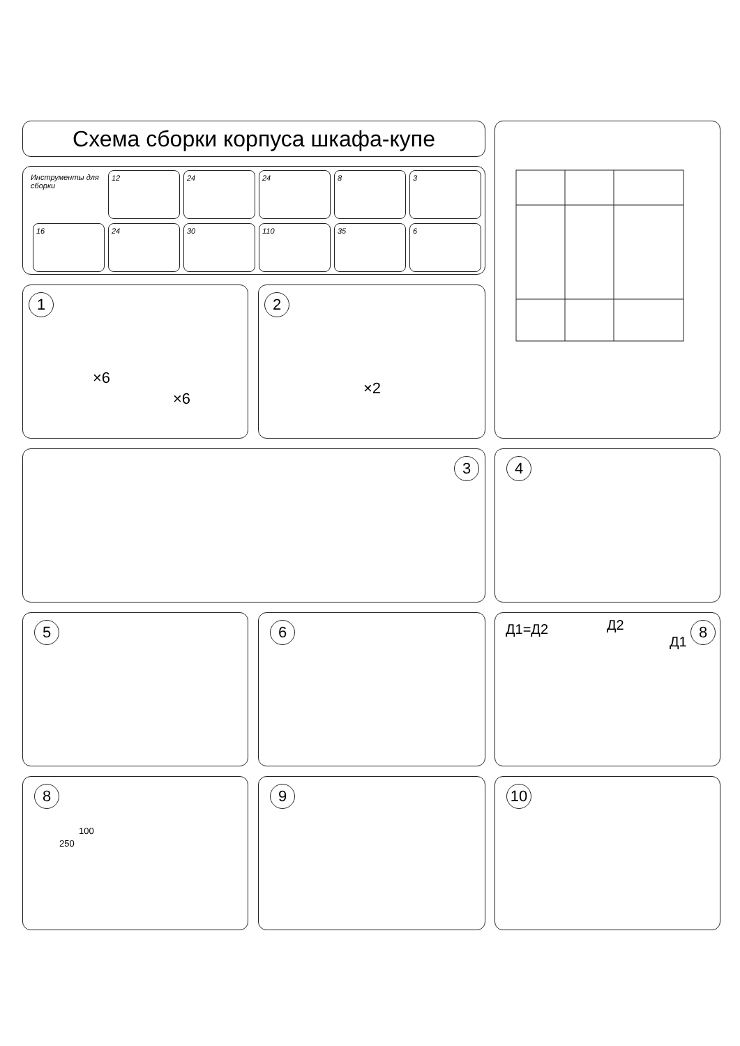Схема сборки корпуса шкафа-купе
Инструменты для сборки
12 24 24 8 3
16 24 30 110 35 6
1
×6
×6
2
×2
3 4
5 6
Д1=Д2 Д2
Д1
8
8
100
250
9 10